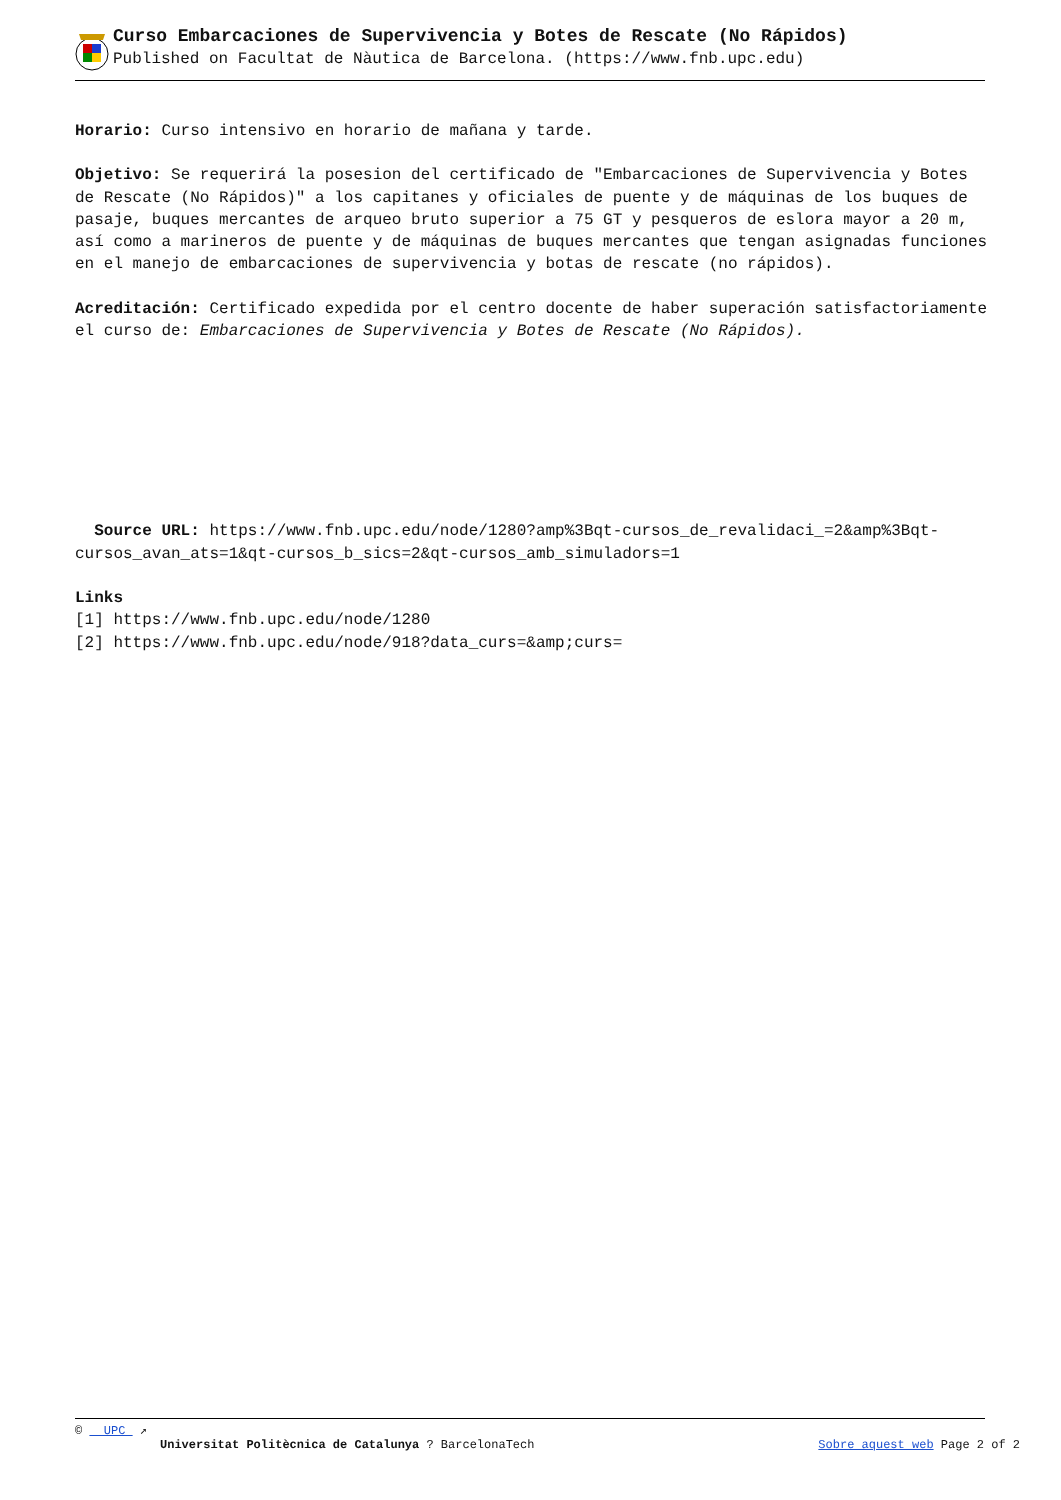Curso Embarcaciones de Supervivencia y Botes de Rescate (No Rápidos)
Published on Facultat de Nàutica de Barcelona. (https://www.fnb.upc.edu)
Horario: Curso intensivo en horario de mañana y tarde.
Objetivo: Se requerirá la posesion del certificado de "Embarcaciones de Supervivencia y Botes de Rescate (No Rápidos)" a los capitanes y oficiales de puente y de máquinas de los buques de pasaje, buques mercantes de arqueo bruto superior a 75 GT y pesqueros de eslora mayor a 20 m, así como a marineros de puente y de máquinas de buques mercantes que tengan asignadas funciones en el manejo de embarcaciones de supervivencia y botas de rescate (no rápidos).
Acreditación: Certificado expedida por el centro docente de haber superación satisfactoriamente el curso de: Embarcaciones de Supervivencia y Botes de Rescate (No Rápidos).
Source URL: https://www.fnb.upc.edu/node/1280?amp%3Bqt-cursos_de_revalidaci_=2&amp%3Bqt-cursos_avan_ats=1&qt-cursos_b_sics=2&qt-cursos_amb_simuladors=1
Links
[1] https://www.fnb.upc.edu/node/1280
[2] https://www.fnb.upc.edu/node/918?data_curs=&amp;curs=
© UPC ↗
Universitat Politècnica de Catalunya ? BarcelonaTech Sobre aquest web Page 2 of 2